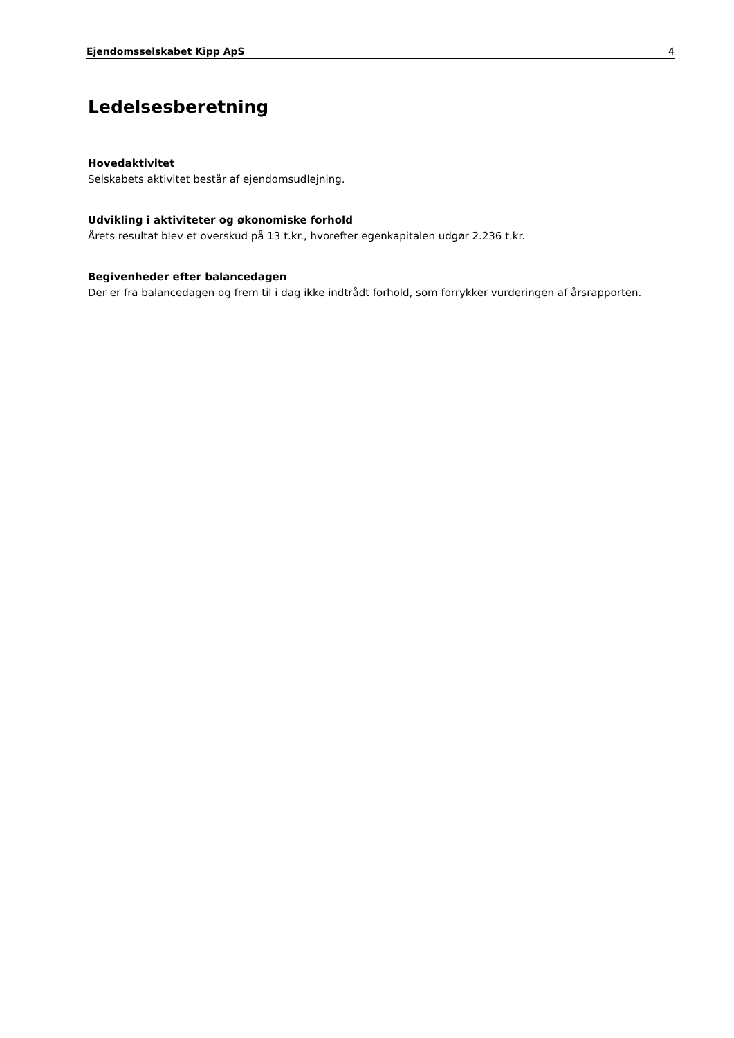Ejendomsselskabet Kipp ApS 4
Ledelsesberetning
Hovedaktivitet
Selskabets aktivitet består af ejendomsudlejning.
Udvikling i aktiviteter og økonomiske forhold
Årets resultat blev et overskud på 13 t.kr., hvorefter egenkapitalen udgør 2.236 t.kr.
Begivenheder efter balancedagen
Der er fra balancedagen og frem til i dag ikke indtrådt forhold, som forrykker vurderingen af årsrapporten.